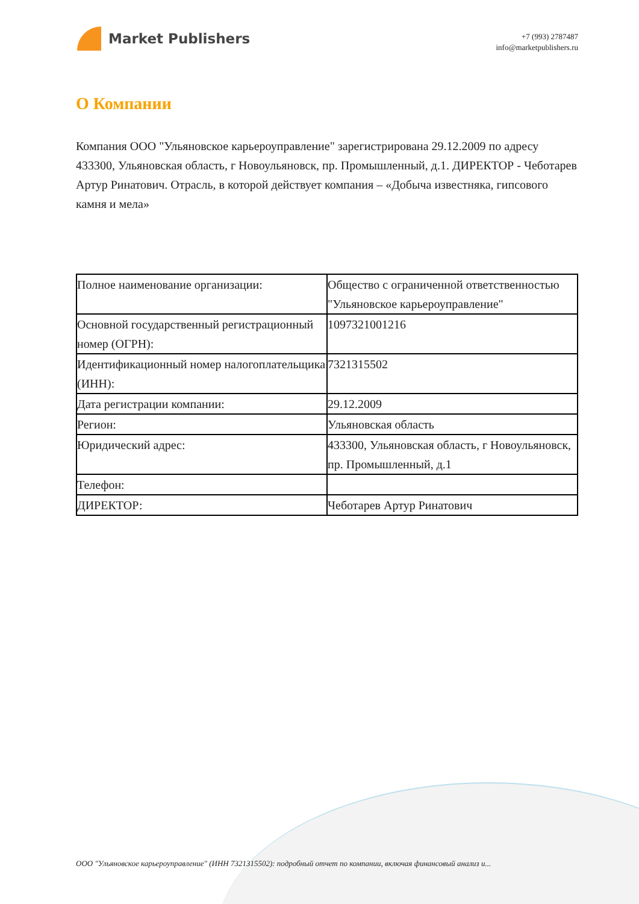Market Publishers
+7 (993) 2787487
info@marketpublishers.ru
О Компании
Компания ООО "Ульяновское карьероуправление" зарегистрирована 29.12.2009 по адресу 433300, Ульяновская область, г Новоульяновск, пр. Промышленный, д.1. ДИРЕКТОР - Чеботарев Артур Ринатович. Отрасль, в которой действует компания – «Добыча известняка, гипсового камня и мела»
| Полное наименование организации: | Общество с ограниченной ответственностью "Ульяновское карьероуправление" |
| Основной государственный регистрационный номер (ОГРН): | 1097321001216 |
| Идентификационный номер налогоплательщика (ИНН): | 7321315502 |
| Дата регистрации компании: | 29.12.2009 |
| Регион: | Ульяновская область |
| Юридический адрес: | 433300, Ульяновская область, г Новоульяновск, пр. Промышленный, д.1 |
| Телефон: | |
| ДИРЕКТОР: | Чеботарев Артур Ринатович |
ООО "Ульяновское карьероуправление" (ИНН 7321315502): подробный отчет по компании, включая финансовый анализ и...